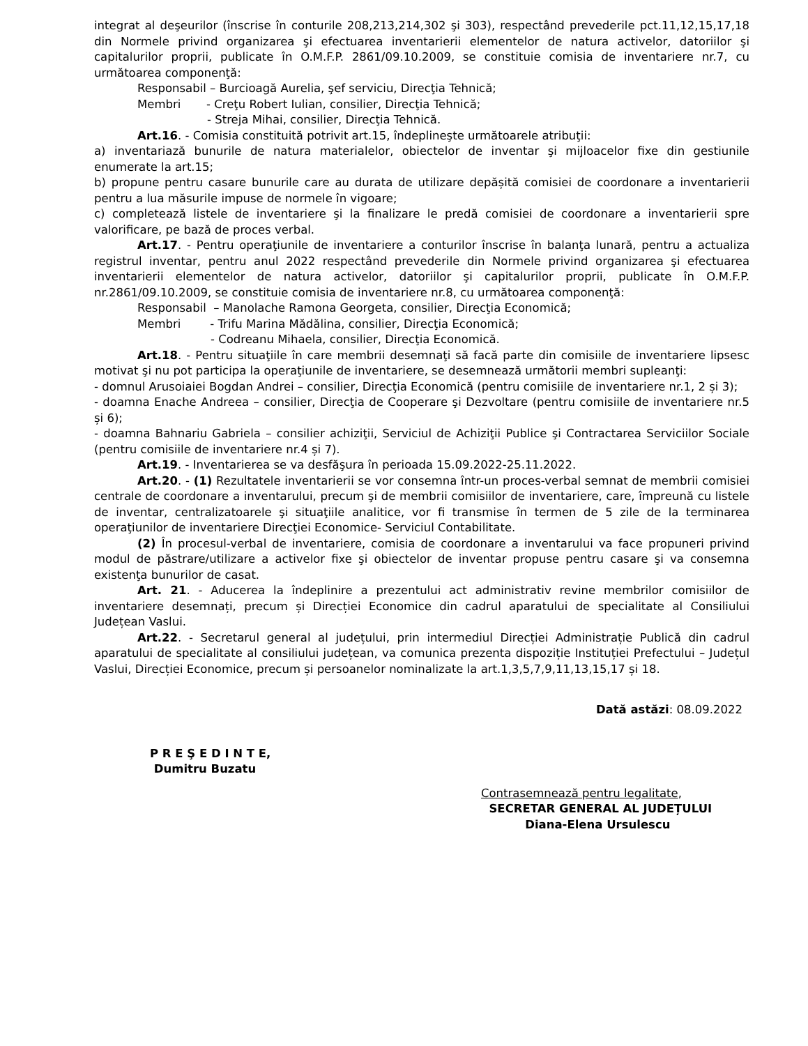integrat al deşeurilor (înscrise în conturile 208,213,214,302 şi 303), respectând prevederile pct.11,12,15,17,18 din Normele privind organizarea şi efectuarea inventarierii elementelor de natura activelor, datoriilor şi capitalurilor proprii, publicate în O.M.F.P. 2861/09.10.2009, se constituie comisia de inventariere nr.7, cu următoarea componenţă:
Responsabil – Burcioagă Aurelia, şef serviciu, Direcţia Tehnică;
Membri - Creţu Robert Iulian, consilier, Direcţia Tehnică;
- Streja Mihai, consilier, Direcţia Tehnică.
Art.16. - Comisia constituită potrivit art.15, îndeplineşte următoarele atribuţii:
a) inventariază bunurile de natura materialelor, obiectelor de inventar şi mijloacelor fixe din gestiunile enumerate la art.15;
b) propune pentru casare bunurile care au durata de utilizare depășită comisiei de coordonare a inventarierii pentru a lua măsurile impuse de normele în vigoare;
c) completează listele de inventariere şi la finalizare le predă comisiei de coordonare a inventarierii spre valorificare, pe bază de proces verbal.
Art.17. - Pentru operaţiunile de inventariere a conturilor înscrise în balanţa lunară, pentru a actualiza registrul inventar, pentru anul 2022 respectând prevederile din Normele privind organizarea şi efectuarea inventarierii elementelor de natura activelor, datoriilor şi capitalurilor proprii, publicate în O.M.F.P. nr.2861/09.10.2009, se constituie comisia de inventariere nr.8, cu următoarea componenţă:
Responsabil – Manolache Ramona Georgeta, consilier, Direcţia Economică;
Membri - Trifu Marina Mădălina, consilier, Direcţia Economică;
- Codreanu Mihaela, consilier, Direcţia Economică.
Art.18. - Pentru situaţiile în care membrii desemnaţi să facă parte din comisiile de inventariere lipsesc motivat şi nu pot participa la operaţiunile de inventariere, se desemnează următorii membri supleanţi:
- domnul Arusoiaiei Bogdan Andrei – consilier, Direcţia Economică (pentru comisiile de inventariere nr.1, 2 și 3);
- doamna Enache Andreea – consilier, Direcţia de Cooperare şi Dezvoltare (pentru comisiile de inventariere nr.5 și 6);
- doamna Bahnariu Gabriela – consilier achiziţii, Serviciul de Achiziţii Publice şi Contractarea Serviciilor Sociale (pentru comisiile de inventariere nr.4 și 7).
Art.19. - Inventarierea se va desfăşura în perioada 15.09.2022-25.11.2022.
Art.20. - (1) Rezultatele inventarierii se vor consemna într-un proces-verbal semnat de membrii comisiei centrale de coordonare a inventarului, precum şi de membrii comisiilor de inventariere, care, împreună cu listele de inventar, centralizatoarele şi situaţiile analitice, vor fi transmise în termen de 5 zile de la terminarea operaţiunilor de inventariere Direcţiei Economice- Serviciul Contabilitate.
(2) În procesul-verbal de inventariere, comisia de coordonare a inventarului va face propuneri privind modul de păstrare/utilizare a activelor fixe şi obiectelor de inventar propuse pentru casare şi va consemna existenţa bunurilor de casat.
Art. 21. - Aducerea la îndeplinire a prezentului act administrativ revine membrilor comisiilor de inventariere desemnați, precum și Direcției Economice din cadrul aparatului de specialitate al Consiliului Județean Vaslui.
Art.22. - Secretarul general al județului, prin intermediul Direcției Administrație Publică din cadrul aparatului de specialitate al consiliului județean, va comunica prezenta dispoziție Instituției Prefectului – Județul Vaslui, Direcției Economice, precum și persoanelor nominalizate la art.1,3,5,7,9,11,13,15,17 și 18.
Dată astăzi: 08.09.2022
P R E Ş E D I N T E,
Dumitru Buzatu
Contrasemnează pentru legalitate,
SECRETAR GENERAL AL JUDEȚULUI
Diana-Elena Ursulescu